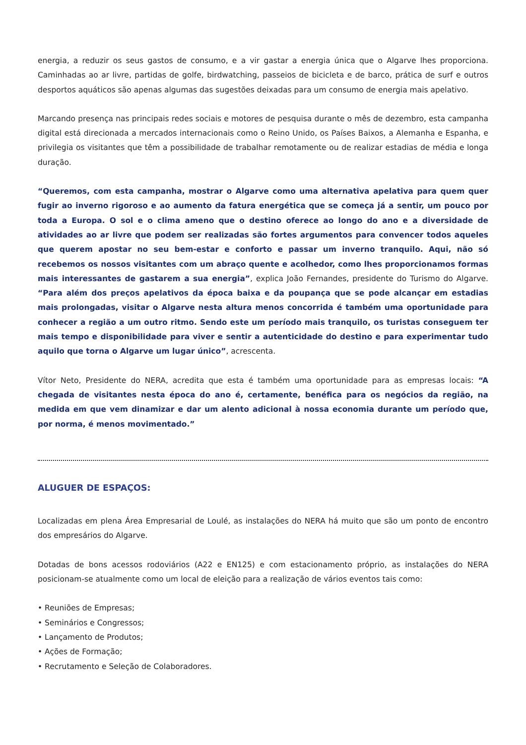energia, a reduzir os seus gastos de consumo, e a vir gastar a energia única que o Algarve lhes proporciona. Caminhadas ao ar livre, partidas de golfe, birdwatching, passeios de bicicleta e de barco, prática de surf e outros desportos aquáticos são apenas algumas das sugestões deixadas para um consumo de energia mais apelativo.
Marcando presença nas principais redes sociais e motores de pesquisa durante o mês de dezembro, esta campanha digital está direcionada a mercados internacionais como o Reino Unido, os Países Baixos, a Alemanha e Espanha, e privilegia os visitantes que têm a possibilidade de trabalhar remotamente ou de realizar estadias de média e longa duração.
“Queremos, com esta campanha, mostrar o Algarve como uma alternativa apelativa para quem quer fugir ao inverno rigoroso e ao aumento da fatura energética que se começa já a sentir, um pouco por toda a Europa. O sol e o clima ameno que o destino oferece ao longo do ano e a diversidade de atividades ao ar livre que podem ser realizadas são fortes argumentos para convencer todos aqueles que querem apostar no seu bem-estar e conforto e passar um inverno tranquilo. Aqui, não só recebemos os nossos visitantes com um abraço quente e acolhedor, como lhes proporcionamos formas mais interessantes de gastarem a sua energia”, explica João Fernandes, presidente do Turismo do Algarve. “Para além dos preços apelativos da época baixa e da poupança que se pode alcançar em estadias mais prolongadas, visitar o Algarve nesta altura menos concorrida é também uma oportunidade para conhecer a região a um outro ritmo. Sendo este um período mais tranquilo, os turistas conseguem ter mais tempo e disponibilidade para viver e sentir a autenticidade do destino e para experimentar tudo aquilo que torna o Algarve um lugar único”, acrescenta.
Vítor Neto, Presidente do NERA, acredita que esta é também uma oportunidade para as empresas locais: “A chegada de visitantes nesta época do ano é, certamente, benéfica para os negócios da região, na medida em que vem dinamizar e dar um alento adicional à nossa economia durante um período que, por norma, é menos movimentado.”
ALUGUER DE ESPAÇOS:
Localizadas em plena Área Empresarial de Loulé, as instalações do NERA há muito que são um ponto de encontro dos empresários do Algarve.
Dotadas de bons acessos rodoviários (A22 e EN125) e com estacionamento próprio, as instalações do NERA posicionam-se atualmente como um local de eleição para a realização de vários eventos tais como:
• Reuniões de Empresas;
• Seminários e Congressos;
• Lançamento de Produtos;
• Ações de Formação;
• Recrutamento e Seleção de Colaboradores.